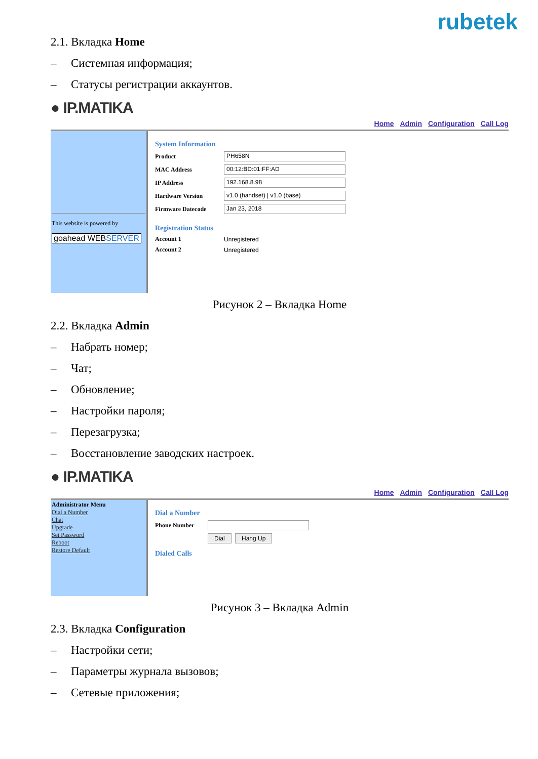rubetek
2.1. Вкладка Home
– Системная информация;
– Статусы регистрации аккаунтов.
● IP.MATIKA
Home Admin Configuration Call Log
This website is powered by
goahead WEBSERVER
System Information
Product
PH658N
MAC Address
00:12:BD:01:FF:AD
IP Address
192.168.8.98
Hardware Version
v1.0 (handset) | v1.0 (base)
Firmware Datecode
Jan 23, 2018
Registration Status
Account 1 Unregistered
Account 2 Unregistered
Рисунок 2 – Вкладка Home
2.2. Вкладка Admin
– Набрать номер;
– Чат;
– Обновление;
– Настройки пароля;
– Перезагрузка;
– Восстановление заводских настроек.
● IP.MATIKA
Home Admin Configuration Call Log
Administrator Menu
Dial a Number
Chat
Upgrade
Set Password
Reboot
Restore Default
Dial a Number
Phone Number
Dial Hang Up
Dialed Calls
Рисунок 3 – Вкладка Admin
2.3. Вкладка Configuration
– Настройки сети;
– Параметры журнала вызовов;
– Сетевые приложения;